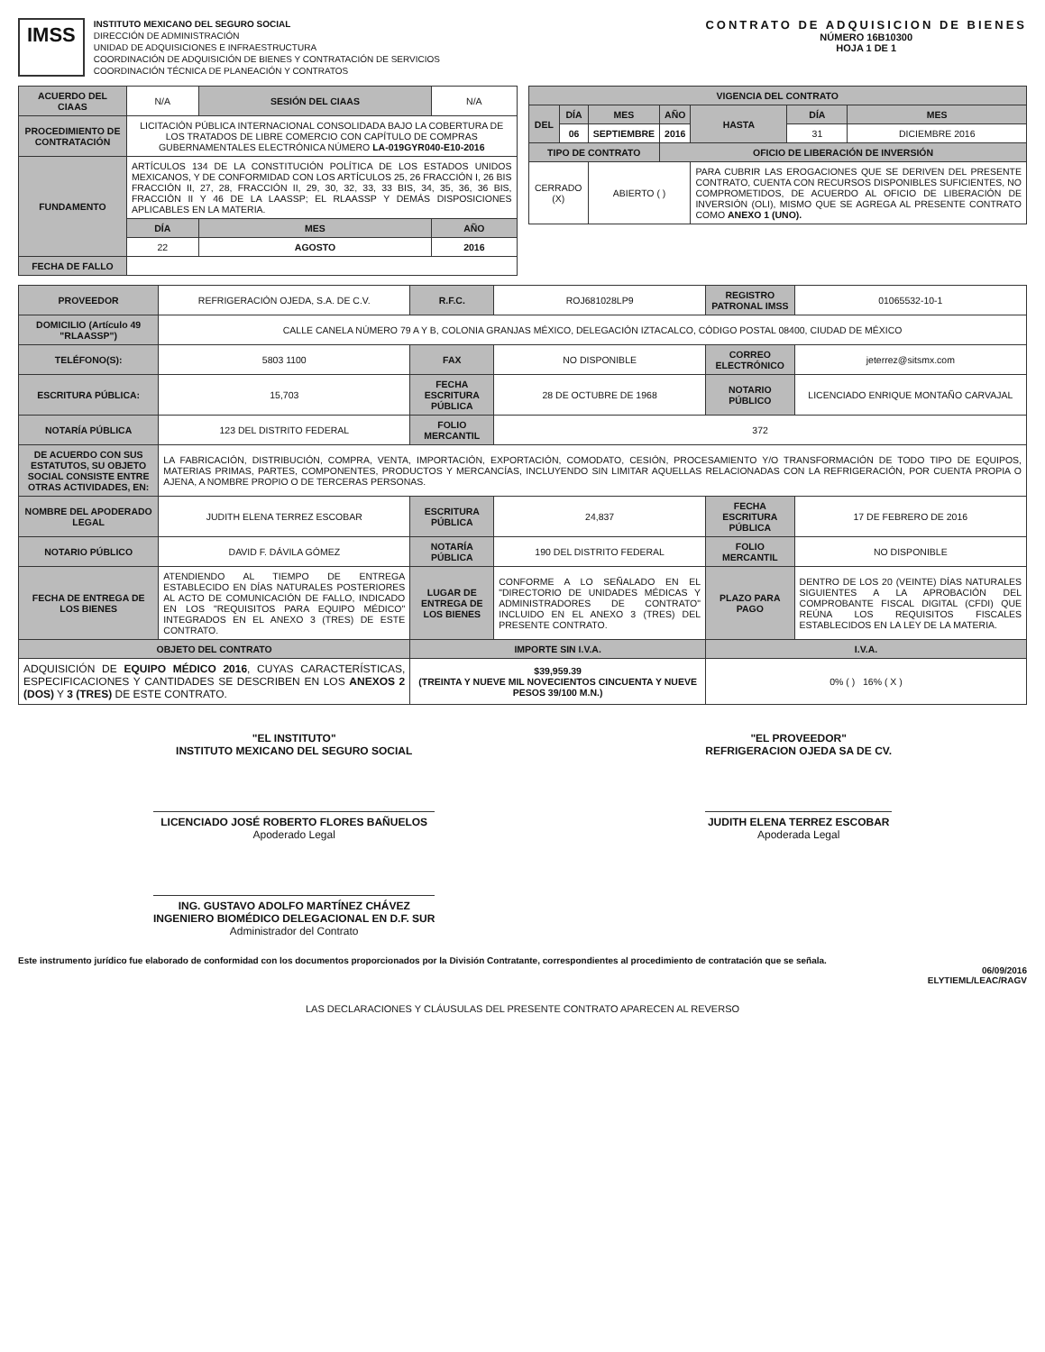IMSS
INSTITUTO MEXICANO DEL SEGURO SOCIAL
DIRECCIÓN DE ADMINISTRACIÓN
UNIDAD DE ADQUISICIONES E INFRAESTRUCTURA
COORDINACIÓN DE ADQUISICIÓN DE BIENES Y CONTRATACIÓN DE SERVICIOS
COORDINACIÓN TÉCNICA DE PLANEACIÓN Y CONTRATOS
CONTRATO DE ADQUISICION DE BIENES
NÚMERO 16B10300
HOJA 1 DE 1
| ACUERDO DEL CIAAS | N/A | SESIÓN DEL CIAAS | N/A | |
| PROCEDIMIENTO DE CONTRATACIÓN | LICITACIÓN PÚBLICA INTERNACIONAL CONSOLIDADA BAJO LA COBERTURA DE LOS TRATADOS DE LIBRE COMERCIO CON CAPÍTULO DE COMPRAS GUBERNAMENTALES ELECTRÓNICA NÚMERO LA-019GYR040-E10-2016 | | | |
| FUNDAMENTO | ARTÍCULOS 134 DE LA CONSTITUCIÓN POLÍTICA DE LOS ESTADOS UNIDOS MEXICANOS, Y DE CONFORMIDAD CON LOS ARTÍCULOS 25, 26 FRACCIÓN I, 26 BIS FRACCIÓN II, 27, 28, FRACCIÓN II, 29, 30, 32, 33, 33 BIS, 34, 35, 36, 36 BIS, FRACCIÓN II Y 46 DE LA LAASSP; EL RLAASSP Y DEMÁS DISPOSICIONES APLICABLES EN LA MATERIA. | | | |
| | DÍA | MES | | AÑO |
| | 22 | AGOSTO | | 2016 |
| FECHA DE FALLO | | | | |
| VIGENCIA DEL CONTRATO | | | | | | |
| --- | --- | --- | --- | --- | --- | --- |
| DEL | DÍA | MES | AÑO | HASTA | DÍA | MES |
| | 06 | SEPTIEMBRE | 2016 | | 31 | DICIEMBRE 2016 |
| TIPO DE CONTRATO | | | OFICIO DE LIBERACIÓN DE INVERSIÓN | | | |
| CERRADO (X) | | ABIERTO ( ) | | PARA CUBRIR LAS EROGACIONES QUE SE DERIVEN DEL PRESENTE CONTRATO, CUENTA CON RECURSOS DISPONIBLES SUFICIENTES, NO COMPROMETIDOS, DE ACUERDO AL OFICIO DE LIBERACIÓN DE INVERSIÓN (OLI), MISMO QUE SE AGREGA AL PRESENTE CONTRATO COMO ANEXO 1 (UNO). | | |
| PROVEEDOR | REFRIGERACIÓN OJEDA, S.A. DE C.V. | R.F.C. | ROJ681028LP9 | REGISTRO PATRONAL IMSS | 01065532-10-1 |
| DOMICILIO (Artículo 49 "RLAASSP") | CALLE CANELA NÚMERO 79 A Y B, COLONIA GRANJAS MÉXICO, DELEGACIÓN IZTACALCO, CÓDIGO POSTAL 08400, CIUDAD DE MÉXICO | | | | |
| TELÉFONO(S): | 5803 1100 | FAX | NO DISPONIBLE | CORREO ELECTRÓNICO | jeterrez@sitsmx.com |
| ESCRITURA PÚBLICA: | 15,703 | FECHA ESCRITURA PÚBLICA | 28 DE OCTUBRE DE 1968 | NOTARIO PÚBLICO | LICENCIADO ENRIQUE MONTAÑO CARVAJAL |
| NOTARÍA PÚBLICA | 123 DEL DISTRITO FEDERAL | FOLIO MERCANTIL | 372 | | |
| DE ACUERDO CON SUS ESTATUTOS, SU OBJETO SOCIAL CONSISTE ENTRE OTRAS ACTIVIDADES, EN: | LA FABRICACIÓN, DISTRIBUCIÓN, COMPRA, VENTA, IMPORTACIÓN, EXPORTACIÓN, COMODATO, CESIÓN, PROCESAMIENTO Y/O TRANSFORMACIÓN DE TODO TIPO DE EQUIPOS, MATERIAS PRIMAS, PARTES, COMPONENTES, PRODUCTOS Y MERCANCÍAS, INCLUYENDO SIN LIMITAR AQUELLAS RELACIONADAS CON LA REFRIGERACIÓN, POR CUENTA PROPIA O AJENA, A NOMBRE PROPIO O DE TERCERAS PERSONAS. | | | | |
| NOMBRE DEL APODERADO LEGAL | JUDITH ELENA TERREZ ESCOBAR | ESCRITURA PÚBLICA | 24,837 | FECHA ESCRITURA PÚBLICA | 17 DE FEBRERO DE 2016 |
| NOTARIO PÚBLICO | DAVID F. DÁVILA GÓMEZ | NOTARÍA PÚBLICA | 190 DEL DISTRITO FEDERAL | FOLIO MERCANTIL | NO DISPONIBLE |
| FECHA DE ENTREGA DE LOS BIENES | ATENDIENDO AL TIEMPO DE ENTREGA ESTABLECIDO EN DÍAS NATURALES POSTERIORES AL ACTO DE COMUNICACIÓN DE FALLO, INDICADO EN LOS "REQUISITOS PARA EQUIPO MÉDICO" INTEGRADOS EN EL ANEXO 3 (TRES) DE ESTE CONTRATO. | LUGAR DE ENTREGA DE LOS BIENES | CONFORME A LO SEÑALADO EN EL "DIRECTORIO DE UNIDADES MÉDICAS Y ADMINISTRADORES DE CONTRATO" INCLUIDO EN EL ANEXO 3 (TRES) DEL PRESENTE CONTRATO. | PLAZO PARA PAGO | DENTRO DE LOS 20 (VEINTE) DÍAS NATURALES SIGUIENTES A LA APROBACIÓN DEL COMPROBANTE FISCAL DIGITAL (CFDI) QUE REÚNA LOS REQUISITOS FISCALES ESTABLECIDOS EN LA LEY DE LA MATERIA. |
| OBJETO DEL CONTRATO | | IMPORTE SIN I.V.A. | | I.V.A. | |
| ADQUISICIÓN DE EQUIPO MÉDICO 2016 , CUYAS CARACTERÍSTICAS, ESPECIFICACIONES Y CANTIDADES SE DESCRIBEN EN LOS ANEXOS 2 (DOS) Y 3 (TRES) DE ESTE CONTRATO. | | $39,959.39 (TREINTA Y NUEVE MIL NOVECIENTOS CINCUENTA Y NUEVE PESOS 39/100 M.N.) | | 0% ( ) 16% ( X ) | |
"EL INSTITUTO"
INSTITUTO MEXICANO DEL SEGURO SOCIAL
LICENCIADO JOSÉ ROBERTO FLORES BAÑUELOS
Apoderado Legal
ING. GUSTAVO ADOLFO MARTÍNEZ CHÁVEZ
INGENIERO BIOMÉDICO DELEGACIONAL EN D.F. SUR
Administrador del Contrato
"EL PROVEEDOR"
REFRIGERACION OJEDA SA DE CV.
JUDITH ELENA TERREZ ESCOBAR
Apoderada Legal
Este instrumento jurídico fue elaborado de conformidad con los documentos proporcionados por la División Contratante, correspondientes al procedimiento de contratación que se señala.
06/09/2016
ELYTIEML/LEAC/RAGV
LAS DECLARACIONES Y CLÁUSULAS DEL PRESENTE CONTRATO APARECEN AL REVERSO